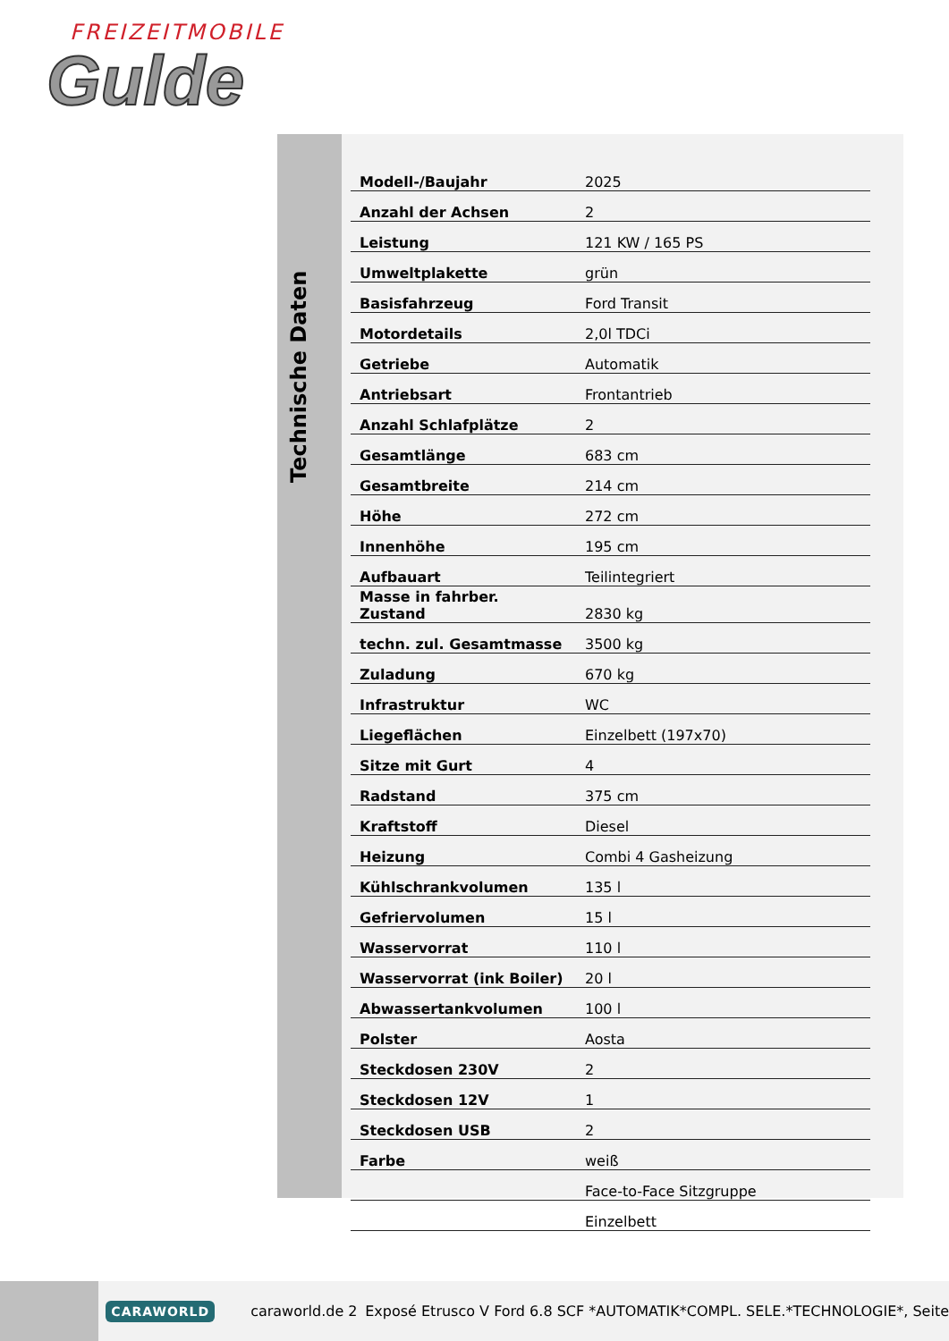FREIZEITMOBILE
Gulde
Technische Daten
| Modell-/Baujahr | 2025 |
| Anzahl der Achsen | 2 |
| Leistung | 121 KW / 165 PS |
| Umweltplakette | grün |
| Basisfahrzeug | Ford Transit |
| Motordetails | 2,0l TDCi |
| Getriebe | Automatik |
| Antriebsart | Frontantrieb |
| Anzahl Schlafplätze | 2 |
| Gesamtlänge | 683 cm |
| Gesamtbreite | 214 cm |
| Höhe | 272 cm |
| Innenhöhe | 195 cm |
| Aufbauart | Teilintegriert |
| Masse in fahrber. Zustand | 2830 kg |
| techn. zul. Gesamtmasse | 3500 kg |
| Zuladung | 670 kg |
| Infrastruktur | WC |
| Liegeflächen | Einzelbett (197x70) |
| Sitze mit Gurt | 4 |
| Radstand | 375 cm |
| Kraftstoff | Diesel |
| Heizung | Combi 4 Gasheizung |
| Kühlschrankvolumen | 135 l |
| Gefriervolumen | 15 l |
| Wasservorrat | 110 l |
| Wasservorrat (ink Boiler) | 20 l |
| Abwassertankvolumen | 100 l |
| Polster | Aosta |
| Steckdosen 230V | 2 |
| Steckdosen 12V | 1 |
| Steckdosen USB | 2 |
| Farbe | weiß |
| | Face-to-Face Sitzgruppe |
| | Einzelbett |
CARAWORLD caraworld.de 2 Exposé Etrusco V Ford 6.8 SCF *AUTOMATIK*COMPL. SELE.*TECHNOLOGIE*, Seite